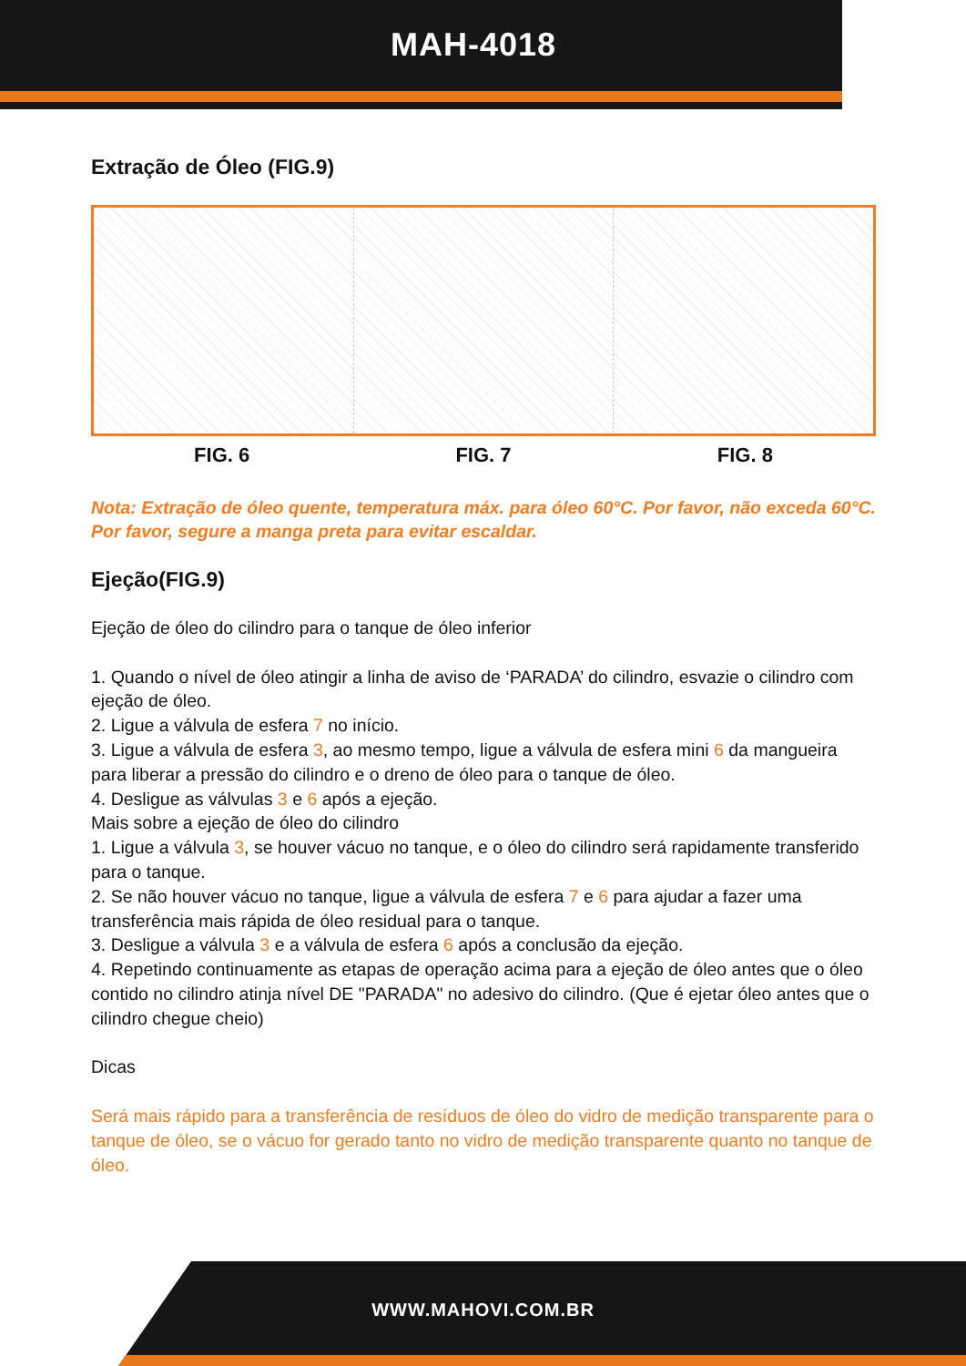MAH-4018
Extração de Óleo (FIG.9)
FIG. 6 FIG. 7 FIG. 8
Nota: Extração de óleo quente, temperatura máx. para óleo 60°C. Por favor, não exceda 60°C. Por favor, segure a manga preta para evitar escaldar.
Ejeção(FIG.9)
Ejeção de óleo do cilindro para o tanque de óleo inferior
1. Quando o nível de óleo atingir a linha de aviso de ‘PARADA’ do cilindro, esvazie o cilindro com ejeção de óleo.
2. Ligue a válvula de esfera 7 no início.
3. Ligue a válvula de esfera 3, ao mesmo tempo, ligue a válvula de esfera mini 6 da mangueira para liberar a pressão do cilindro e o dreno de óleo para o tanque de óleo.
4. Desligue as válvulas 3 e 6 após a ejeção.
Mais sobre a ejeção de óleo do cilindro
1. Ligue a válvula 3, se houver vácuo no tanque, e o óleo do cilindro será rapidamente transferido para o tanque.
2. Se não houver vácuo no tanque, ligue a válvula de esfera 7 e 6 para ajudar a fazer uma transferência mais rápida de óleo residual para o tanque.
3. Desligue a válvula 3 e a válvula de esfera 6 após a conclusão da ejeção.
4. Repetindo continuamente as etapas de operação acima para a ejeção de óleo antes que o óleo contido no cilindro atinja nível DE "PARADA" no adesivo do cilindro. (Que é ejetar óleo antes que o cilindro chegue cheio)
Dicas
Será mais rápido para a transferência de resíduos de óleo do vidro de medição transparente para o tanque de óleo, se o vácuo for gerado tanto no vidro de medição transparente quanto no tanque de óleo.
WWW.MAHOVI.COM.BR